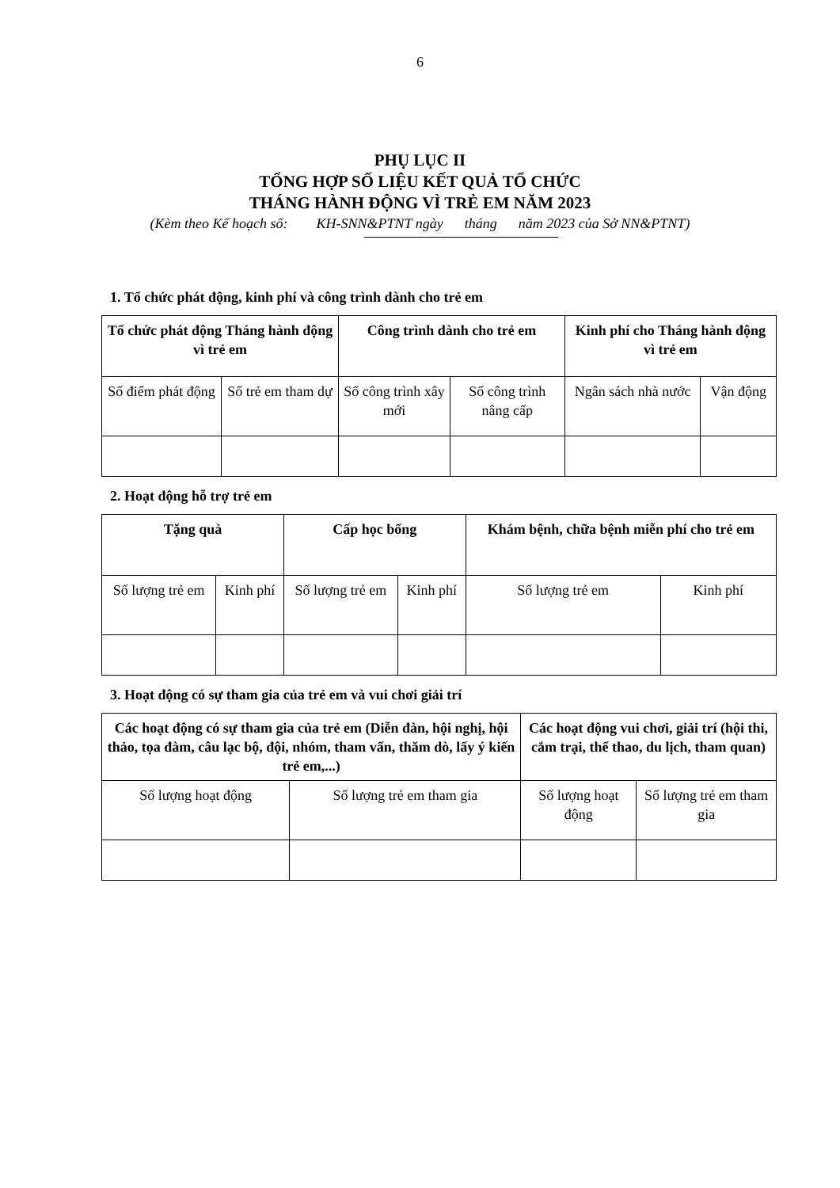6
PHỤ LỤC II
TỔNG HỢP SỐ LIỆU KẾT QUẢ TỔ CHỨC
THÁNG HÀNH ĐỘNG VÌ TRẺ EM NĂM 2023
(Kèm theo Kế hoạch số: KH-SNN&PTNT ngày tháng năm 2023 của Sở NN&PTNT)
1. Tổ chức phát động, kinh phí và công trình dành cho trẻ em
| Tổ chức phát động Tháng hành động vì trẻ em | | Công trình dành cho trẻ em | | Kinh phí cho Tháng hành động vì trẻ em | |
| --- | --- | --- | --- | --- | --- |
| Số điểm phát động | Số trẻ em tham dự | Số công trình xây mới | Số công trình nâng cấp | Ngân sách nhà nước | Vận động |
2. Hoạt động hỗ trợ trẻ em
| Tặng quà | | Cấp học bổng | | Khám bệnh, chữa bệnh miễn phí cho trẻ em | |
| --- | --- | --- | --- | --- | --- |
| Số lượng trẻ em | Kinh phí | Số lượng trẻ em | Kinh phí | Số lượng trẻ em | Kinh phí |
3. Hoạt động có sự tham gia của trẻ em và vui chơi giải trí
| Các hoạt động có sự tham gia của trẻ em (Diễn đàn, hội nghị, hội thảo, tọa đàm, câu lạc bộ, đội, nhóm, tham vấn, thăm dò, lấy ý kiến trẻ em,...) | | Các hoạt động vui chơi, giải trí (hội thi, cắm trại, thể thao, du lịch, tham quan) | |
| --- | --- | --- | --- |
| Số lượng hoạt động | Số lượng trẻ em tham gia | Số lượng hoạt động | Số lượng trẻ em tham gia |